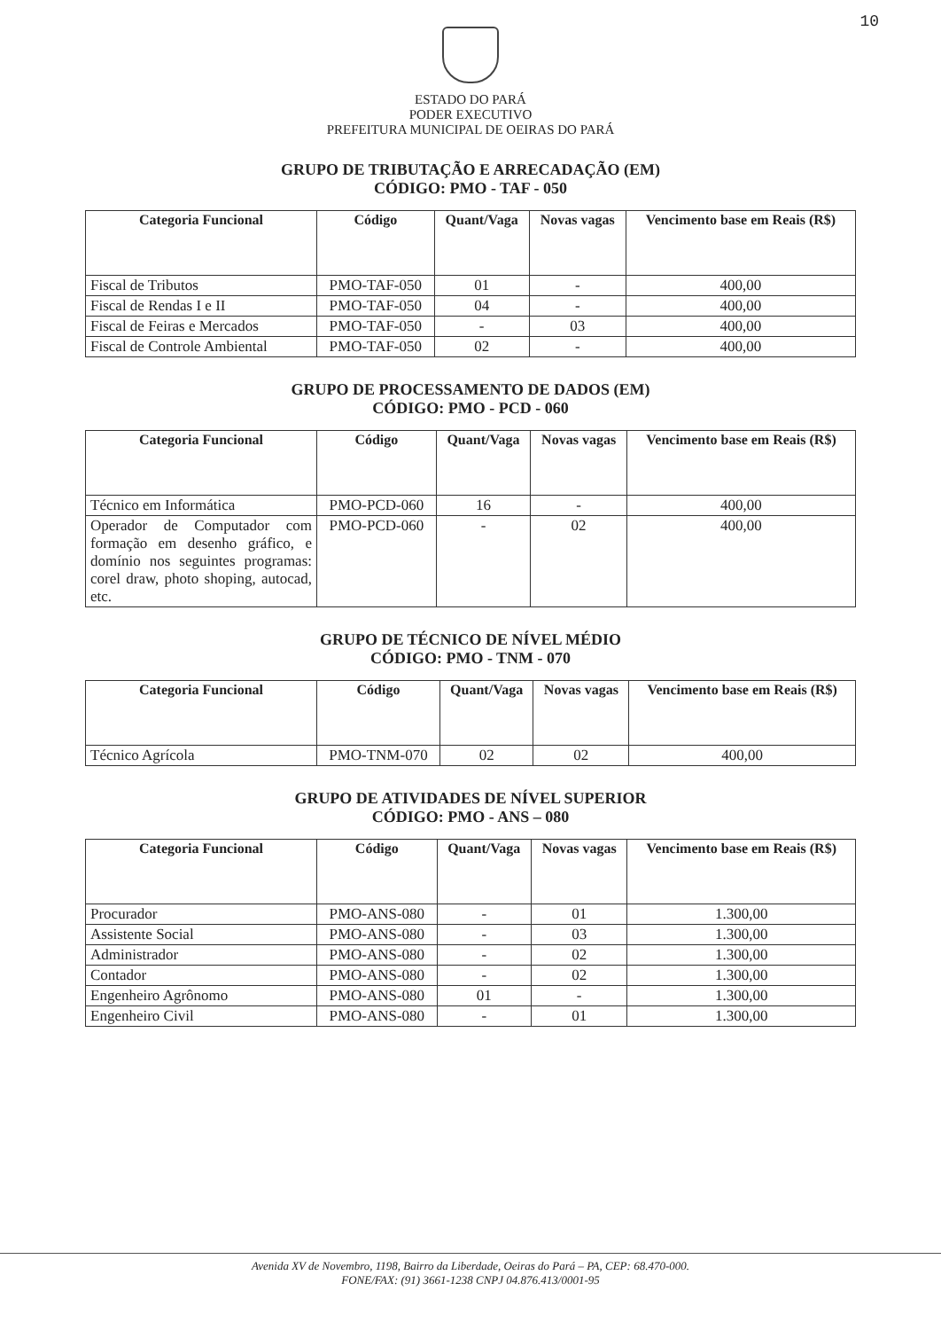10
ESTADO DO PARÁ
PODER EXECUTIVO
PREFEITURA MUNICIPAL DE OEIRAS DO PARÁ
GRUPO DE TRIBUTAÇÃO E ARRECADAÇÃO (EM)
CÓDIGO: PMO - TAF - 050
| Categoria Funcional | Código | Quant/Vaga | Novas vagas | Vencimento base em Reais (R$) |
| --- | --- | --- | --- | --- |
| Fiscal de Tributos | PMO-TAF-050 | 01 | - | 400,00 |
| Fiscal de Rendas I e II | PMO-TAF-050 | 04 | - | 400,00 |
| Fiscal de Feiras e Mercados | PMO-TAF-050 | - | 03 | 400,00 |
| Fiscal de Controle Ambiental | PMO-TAF-050 | 02 | - | 400,00 |
GRUPO DE PROCESSAMENTO DE DADOS (EM)
CÓDIGO: PMO - PCD - 060
| Categoria Funcional | Código | Quant/Vaga | Novas vagas | Vencimento base em Reais (R$) |
| --- | --- | --- | --- | --- |
| Técnico em Informática | PMO-PCD-060 | 16 | - | 400,00 |
| Operador de Computador com formação em desenho gráfico, e domínio nos seguintes programas: corel draw, photo shoping, autocad, etc. | PMO-PCD-060 | - | 02 | 400,00 |
GRUPO DE TÉCNICO DE NÍVEL MÉDIO
CÓDIGO: PMO - TNM - 070
| Categoria Funcional | Código | Quant/Vaga | Novas vagas | Vencimento base em Reais (R$) |
| --- | --- | --- | --- | --- |
| Técnico Agrícola | PMO-TNM-070 | 02 | 02 | 400,00 |
GRUPO DE ATIVIDADES DE NÍVEL SUPERIOR
CÓDIGO: PMO - ANS – 080
| Categoria Funcional | Código | Quant/Vaga | Novas vagas | Vencimento base em Reais (R$) |
| --- | --- | --- | --- | --- |
| Procurador | PMO-ANS-080 | - | 01 | 1.300,00 |
| Assistente Social | PMO-ANS-080 | - | 03 | 1.300,00 |
| Administrador | PMO-ANS-080 | - | 02 | 1.300,00 |
| Contador | PMO-ANS-080 | - | 02 | 1.300,00 |
| Engenheiro Agrônomo | PMO-ANS-080 | 01 | - | 1.300,00 |
| Engenheiro Civil | PMO-ANS-080 | - | 01 | 1.300,00 |
Avenida XV de Novembro, 1198, Bairro da Liberdade, Oeiras do Pará – PA, CEP: 68.470-000.
FONE/FAX: (91) 3661-1238 CNPJ 04.876.413/0001-95